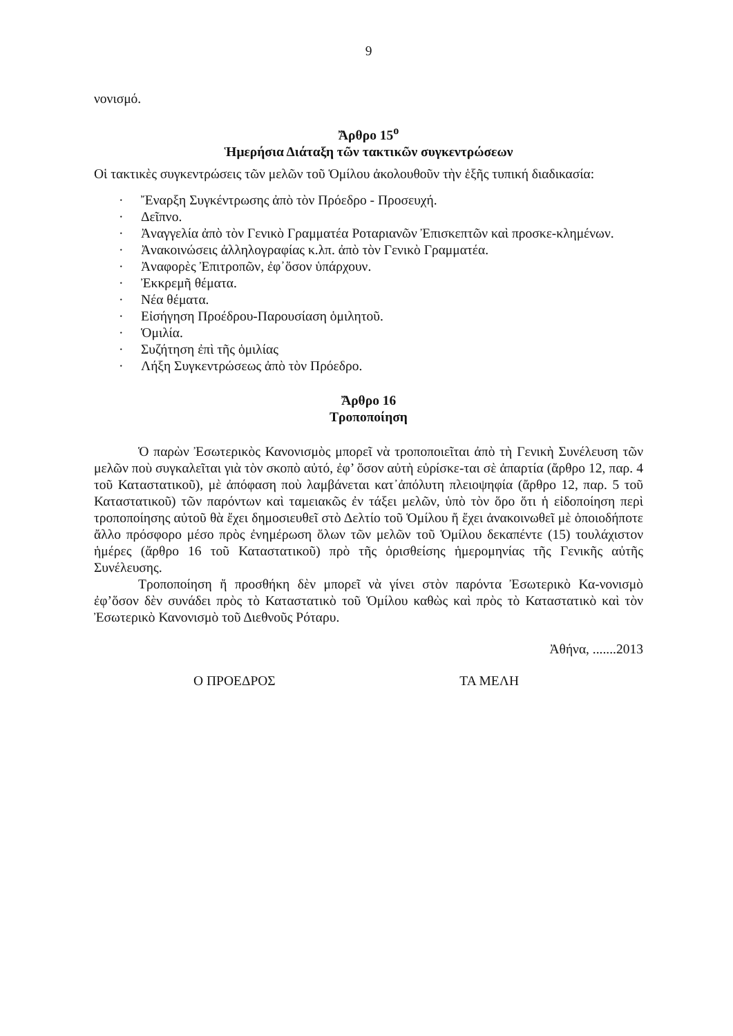9
νονισμό.
Ἄρθρο 15<sup>ο</sup>
Ἡμερήσια Διάταξη τῶν τακτικῶν συγκεντρώσεων
Οἱ τακτικὲς συγκεντρώσεις τῶν μελῶν τοῦ Ὁμίλου ἀκολουθοῦν τὴν ἑξῆς τυπική διαδικασία:
· Ἔναρξη Συγκέντρωσης ἀπὸ τὸν Πρόεδρο - Προσευχή.
· Δεῖπνο.
· Ἀναγγελία ἀπὸ τὸν Γενικὸ Γραμματέα Ροταριανῶν Ἐπισκεπτῶν καὶ προσκε-κλημένων.
· Ἀνακοινώσεις ἀλληλογραφίας κ.λπ. ἀπὸ τὸν Γενικὸ Γραμματέα.
· Ἀναφορὲς Ἐπιτροπῶν, ἐφ᾽ὅσον ὑπάρχουν.
· Ἐκκρεμῆ θέματα.
· Νέα θέματα.
· Εἰσήγηση Προέδρου-Παρουσίαση ὁμιλητοῦ.
· Ὁμιλία.
· Συζήτηση ἐπὶ τῆς ὁμιλίας
· Λήξη Συγκεντρώσεως ἀπὸ τὸν Πρόεδρο.
Ἄρθρο 16
Τροποποίηση
Ὁ παρὼν Ἐσωτερικὸς Κανονισμὸς μπορεῖ νὰ τροποποιεῖται ἀπὸ τὴ Γενικὴ Συνέλευση τῶν μελῶν ποὺ συγκαλεῖται γιὰ τὸν σκοπὸ αὐτό, ἐφ’ ὅσον αὐτὴ εὑρίσκε-ται σὲ ἀπαρτία (ἄρθρο 12, παρ. 4 τοῦ Καταστατικοῦ), μὲ ἀπόφαση ποὺ λαμβάνεται κατ᾽ἀπόλυτη πλειοψηφία (ἄρθρο 12, παρ. 5 τοῦ Καταστατικοῦ) τῶν παρόντων καὶ ταμειακῶς ἐν τάξει μελῶν, ὑπὸ τὸν ὅρο ὅτι ἡ εἰδοποίηση περὶ τροποποίησης αὐτοῦ θὰ ἔχει δημοσιευθεῖ στὸ Δελτίο τοῦ Ὁμίλου ἤ ἔχει ἀνακοινωθεῖ μὲ ὁποιοδήποτε ἄλλο πρόσφορο μέσο πρὸς ἐνημέρωση ὅλων τῶν μελῶν τοῦ Ὁμίλου δεκαπέντε (15) τουλάχιστον ἡμέρες (ἄρθρο 16 τοῦ Καταστατικοῦ) πρὸ τῆς ὁρισθείσης ἡμερομηνίας τῆς Γενικῆς αὐτῆς Συνέλευσης.
Τροποποίηση ἤ προσθήκη δὲν μπορεῖ νὰ γίνει στὸν παρόντα Ἐσωτερικὸ Κα-νονισμὸ ἐφ’ὅσον δὲν συνάδει πρὸς τὸ Καταστατικὸ τοῦ Ὁμίλου καθὼς καὶ πρὸς τὸ Καταστατικὸ καὶ τὸν Ἐσωτερικὸ Κανονισμὸ τοῦ Διεθνοῦς Ρόταρυ.
Ἀθήνα, .......2013
Ο ΠΡΟΕΔΡΟΣ ΤΑ ΜΕΛΗ